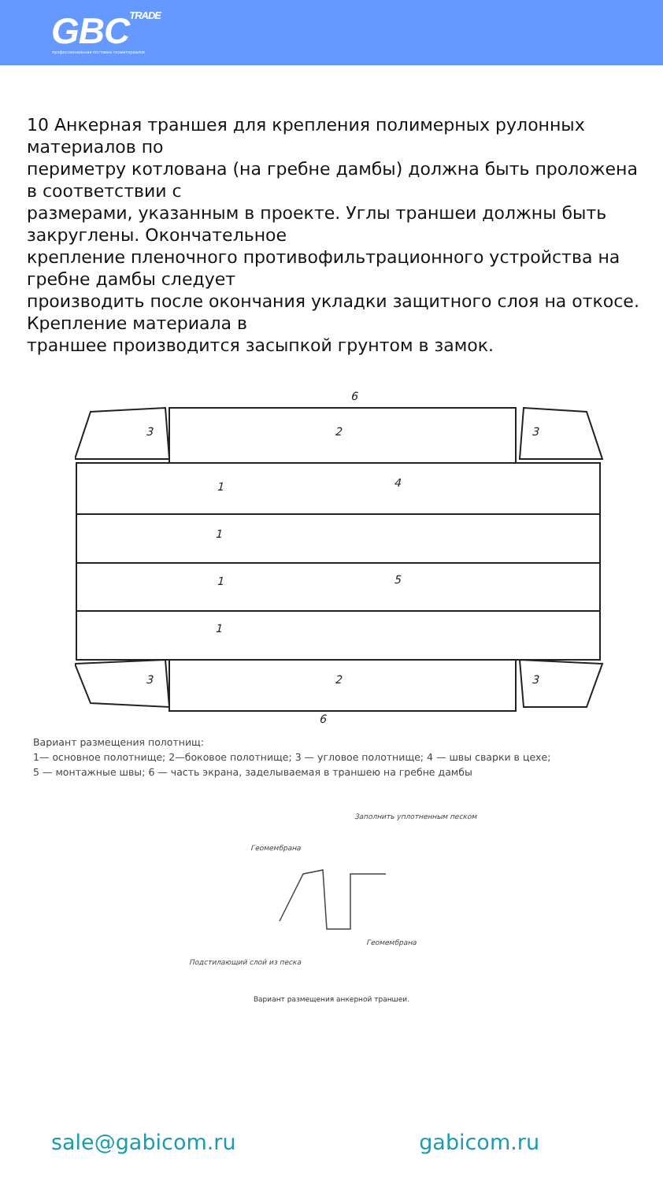GBCTRADE
профессиональная поставка геоматериалов
10 Анкерная траншея для крепления полимерных рулонных материалов по
периметру котлована (на гребне дамбы) должна быть проложена в соответствии с
размерами, указанным в проекте. Углы траншеи должны быть закруглены. Окончательное
крепление пленочного противофильтрационного устройства на гребне дамбы следует
производить после окончания укладки защитного слоя на откосе. Крепление материала в
траншее производится засыпкой грунтом в замок.
1
1
1
1
2
2
4
5
6
6
3
3
3
3
Вариант размещения полотнищ:
1— основное полотнище; 2—боковое полотнище; 3 — угловое полотнище; 4 — швы сварки в цехе;
5 — монтажные швы; 6 — часть экрана, заделываемая в траншею на гребне дамбы
Заполнить уплотненным песком
Геомембрана
Геомембрана
Подстилающий слой из песка
Вариант размещения анкерной траншеи.
sale@gabicom.ru gabicom.ru